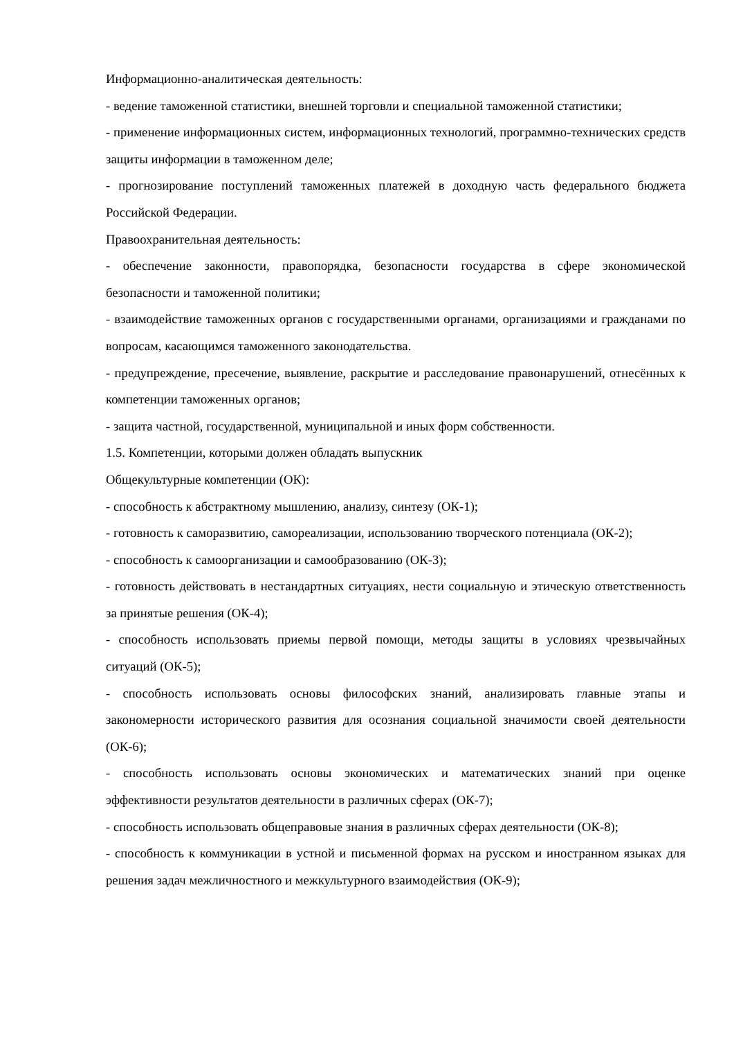Информационно-аналитическая деятельность:
- ведение таможенной статистики, внешней торговли и специальной таможенной статистики;
- применение информационных систем, информационных технологий, программно-технических средств защиты информации в таможенном деле;
- прогнозирование поступлений таможенных платежей в доходную часть федерального бюджета Российской Федерации.
Правоохранительная деятельность:
- обеспечение законности, правопорядка, безопасности государства в сфере экономической безопасности и таможенной политики;
- взаимодействие таможенных органов с государственными органами, организациями и гражданами по вопросам, касающимся таможенного законодательства.
- предупреждение, пресечение, выявление, раскрытие и расследование правонарушений, отнесённых к компетенции таможенных органов;
- защита частной, государственной, муниципальной и иных форм собственности.
1.5. Компетенции, которыми должен обладать выпускник
Общекультурные компетенции (ОК):
- способность к абстрактному мышлению, анализу, синтезу (ОК-1);
- готовность к саморазвитию, самореализации, использованию творческого потенциала (ОК-2);
- способность к самоорганизации и самообразованию (ОК-3);
- готовность действовать в нестандартных ситуациях, нести социальную и этическую ответственность за принятые решения (ОК-4);
- способность использовать приемы первой помощи, методы защиты в условиях чрезвычайных ситуаций (ОК-5);
- способность использовать основы философских знаний, анализировать главные этапы и закономерности исторического развития для осознания социальной значимости своей деятельности (ОК-6);
- способность использовать основы экономических и математических знаний при оценке эффективности результатов деятельности в различных сферах (ОК-7);
- способность использовать общеправовые знания в различных сферах деятельности (ОК-8);
- способность к коммуникации в устной и письменной формах на русском и иностранном языках для решения задач межличностного и межкультурного взаимодействия (ОК-9);